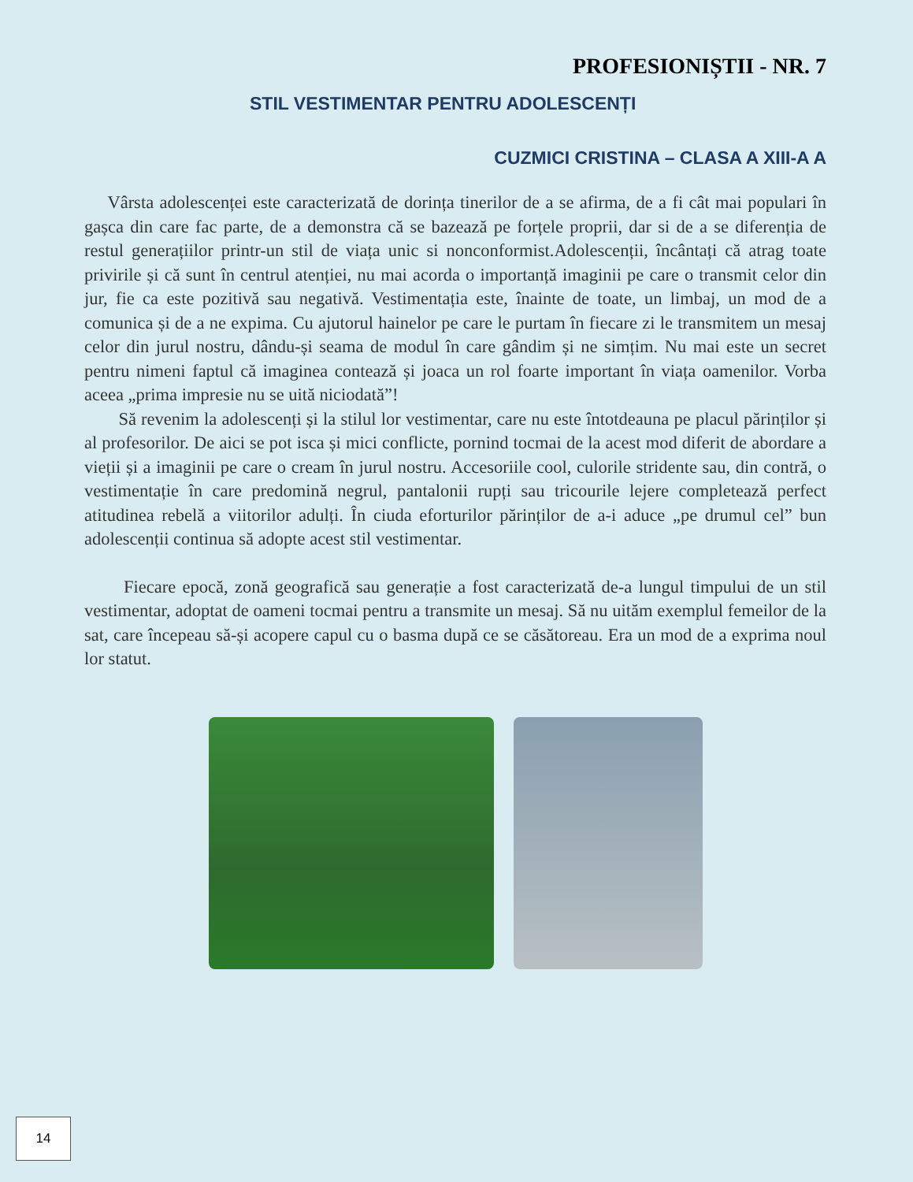PROFESIONIȘTII - NR. 7
STIL VESTIMENTAR PENTRU ADOLESCENȚI
CUZMICI CRISTINA – CLASA A XIII-A A
Vârsta adolescenței este caracterizată de dorința tinerilor de a se afirma, de a fi cât mai populari în gașca din care fac parte, de a demonstra că se bazează pe forțele proprii, dar si de a se diferenția de restul generațiilor printr-un stil de viața unic si nonconformist.Adolescenții, încântați că atrag toate privirile și că sunt în centrul atenției, nu mai acorda o importanță imaginii pe care o transmit celor din jur, fie ca este pozitivă sau negativă. Vestimentația este, înainte de toate, un limbaj, un mod de a comunica și de a ne expima. Cu ajutorul hainelor pe care le purtam în fiecare zi le transmitem un mesaj celor din jurul nostru, dându-și seama de modul în care gândim și ne simțim. Nu mai este un secret pentru nimeni faptul că imaginea contează și joaca un rol foarte important în viața oamenilor. Vorba aceea „prima impresie nu se uită niciodată”!
Să revenim la adolescenți și la stilul lor vestimentar, care nu este întotdeauna pe placul părinților și al profesorilor. De aici se pot isca și mici conflicte, pornind tocmai de la acest mod diferit de abordare a vieții și a imaginii pe care o cream în jurul nostru. Accesoriile cool, culorile stridente sau, din contră, o vestimentație în care predomină negrul, pantalonii rupți sau tricourile lejere completează perfect atitudinea rebelă a viitorilor adulți. În ciuda eforturilor părinților de a-i aduce „pe drumul cel” bun adolescenții continua să adopte acest stil vestimentar.
Fiecare epocă, zonă geografică sau generație a fost caracterizată de-a lungul timpului de un stil vestimentar, adoptat de oameni tocmai pentru a transmite un mesaj. Să nu uităm exemplul femeilor de la sat, care începeau să-și acopere capul cu o basma după ce se căsătoreau. Era un mod de a exprima noul lor statut.
14